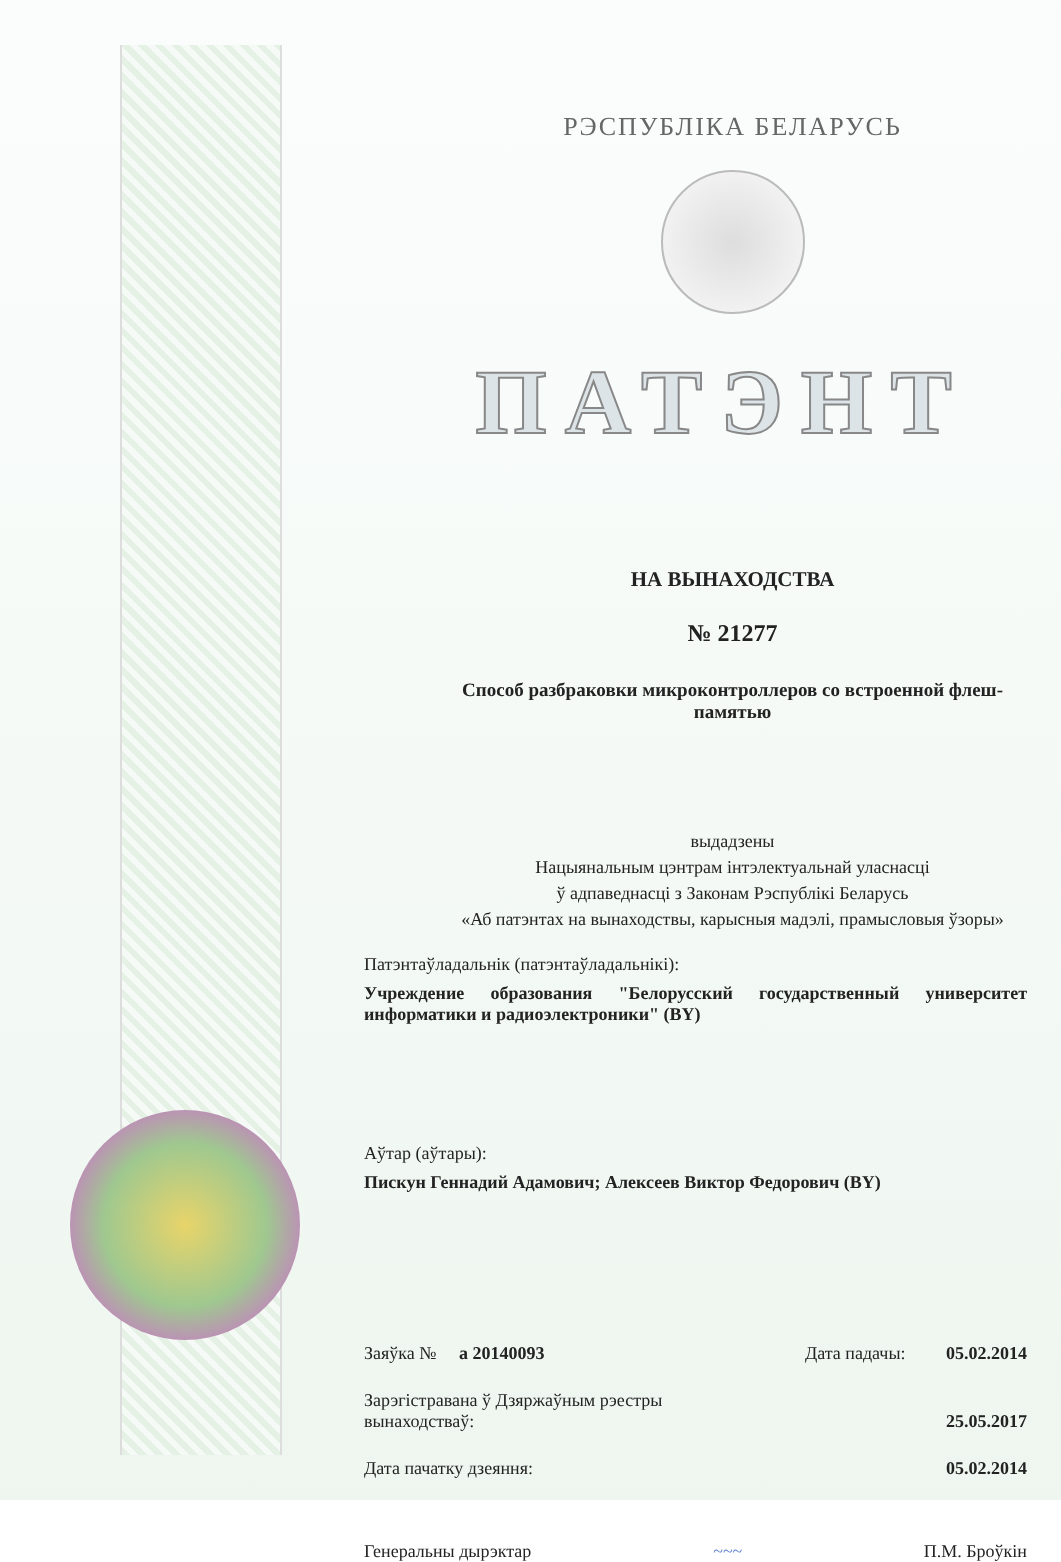РЭСПУБЛІКА БЕЛАРУСЬ
ПАТЭНТ
НА ВЫНАХОДСТВА
№ 21277
Способ разбраковки микроконтроллеров со встроенной флеш-
памятью
выдадзены
Нацыянальным цэнтрам інтэлектуальнай уласнасці
ў адпаведнасці з Законам Рэспублікі Беларусь
«Аб патэнтах на вынаходствы, карысныя мадэлі, прамысловыя ўзоры»
Патэнтаўладальнік (патэнтаўладальнікі):
Учреждение образования "Белорусский государственный университет информатики и радиоэлектроники" (BY)
Аўтар (аўтары):
Пискун Геннадий Адамович; Алексеев Виктор Федорович (BY)
Заяўка № а 20140093 Дата падачы: 05.02.2014
Зарэгістравана ў Дзяржаўным рэестры
вынаходстваў: 25.05.2017
Дата пачатку дзеяння: 05.02.2014
Генеральны дырэктар ~~~ П.М. Броўкін